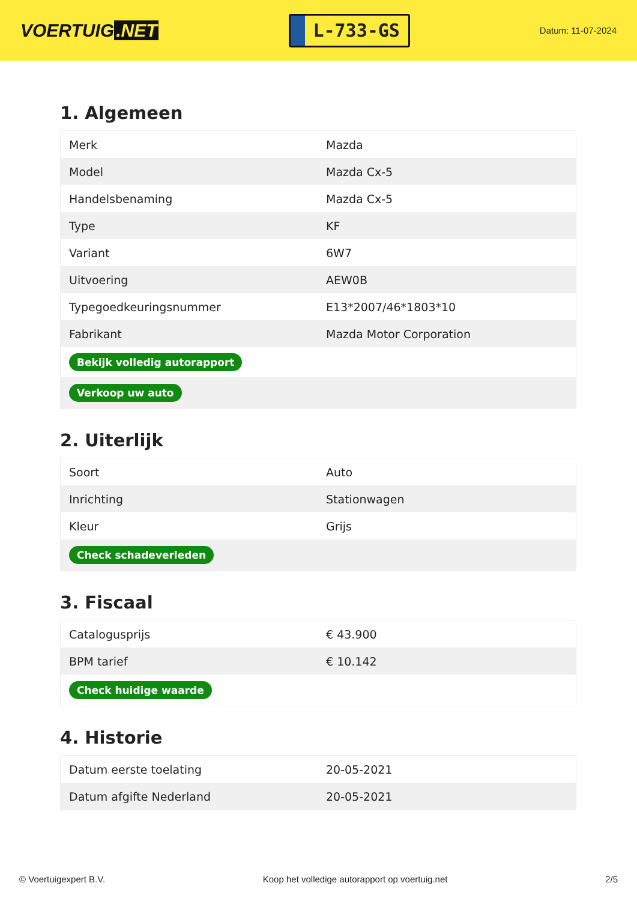VOERTUIG.NET
L-733-GS
Datum: 11-07-2024
1. Algemeen
| Merk | Mazda |
| Model | Mazda Cx-5 |
| Handelsbenaming | Mazda Cx-5 |
| Type | KF |
| Variant | 6W7 |
| Uitvoering | AEW0B |
| Typegoedkeuringsnummer | E13*2007/46*1803*10 |
| Fabrikant | Mazda Motor Corporation |
| Bekijk volledig autorapport | |
| Verkoop uw auto | |
2. Uiterlijk
| Soort | Auto |
| Inrichting | Stationwagen |
| Kleur | Grijs |
| Check schadeverleden | |
3. Fiscaal
| Catalogusprijs | € 43.900 |
| BPM tarief | € 10.142 |
| Check huidige waarde | |
4. Historie
| Datum eerste toelating | 20-05-2021 |
| Datum afgifte Nederland | 20-05-2021 |
© Voertuigexpert B.V. Koop het volledige autorapport op voertuig.net 2/5